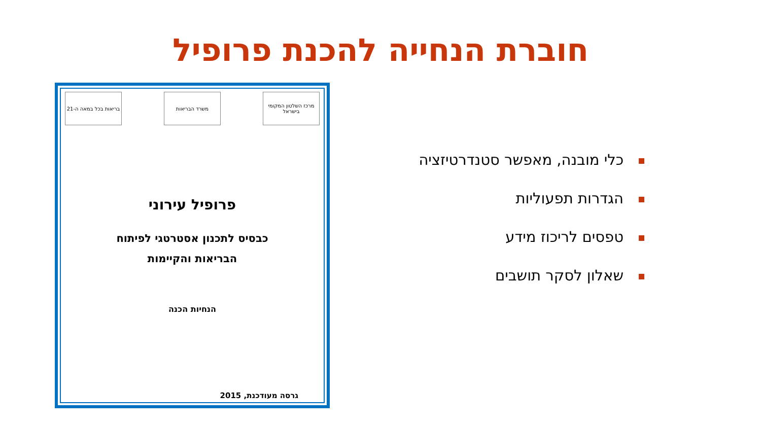חוברת הנחייה להכנת פרופיל
מרכז השלטון המקומי בישראל
משרד הבריאות בריאות בכל במאה ה-21
פרופיל עירוני
כבסיס לתכנון אסטרטגי לפיתוח
הבריאות והקיימות
הנחיות הכנה
גרסה מעודכנת, 2015
כלי מובנה, מאפשר סטנדרטיזציה
הגדרות תפעוליות
טפסים לריכוז מידע
שאלון לסקר תושבים